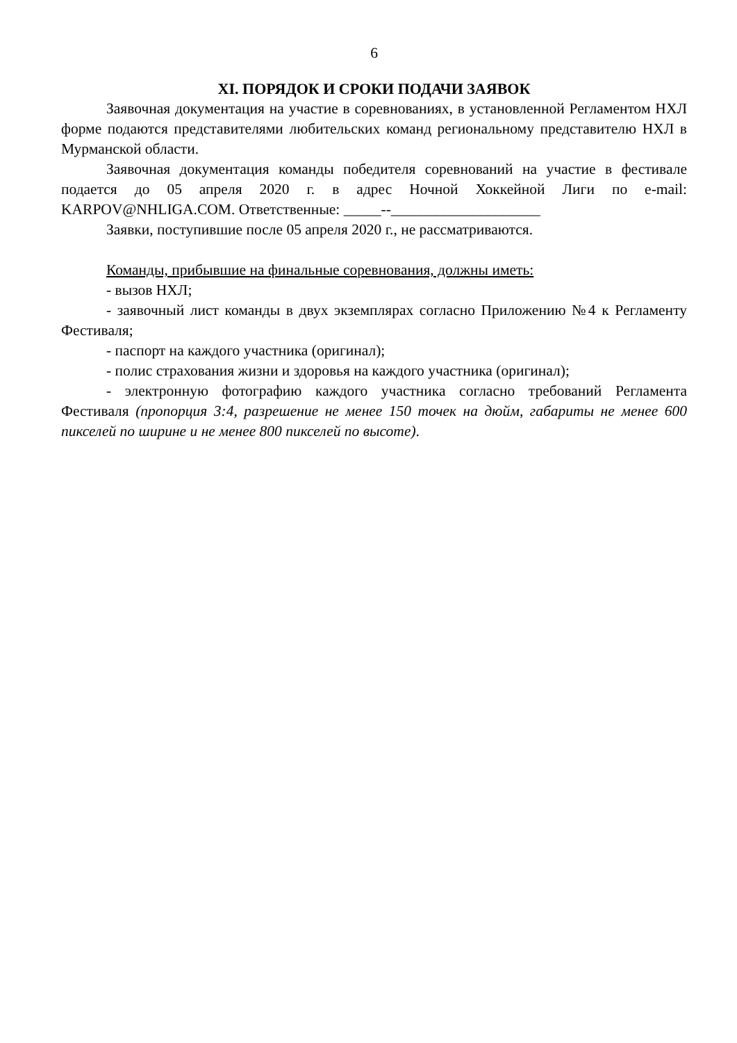6
XI. ПОРЯДОК И СРОКИ ПОДАЧИ ЗАЯВОК
Заявочная документация на участие в соревнованиях, в установленной Регламентом НХЛ форме подаются представителями любительских команд региональному представителю НХЛ в Мурманской области.
Заявочная документация команды победителя соревнований на участие в фестивале подается до 05 апреля 2020 г. в адрес Ночной Хоккейной Лиги по e-mail: KARPOV@NHLIGA.COM. Ответственные: _____--____________________
Заявки, поступившие после 05 апреля 2020 г., не рассматриваются.
Команды, прибывшие на финальные соревнования, должны иметь:
- вызов НХЛ;
- заявочный лист команды в двух экземплярах согласно Приложению №4 к Регламенту Фестиваля;
- паспорт на каждого участника (оригинал);
- полис страхования жизни и здоровья на каждого участника (оригинал);
- электронную фотографию каждого участника согласно требований Регламента Фестиваля (пропорция 3:4, разрешение не менее 150 точек на дюйм, габариты не менее 600 пикселей по ширине и не менее 800 пикселей по высоте).